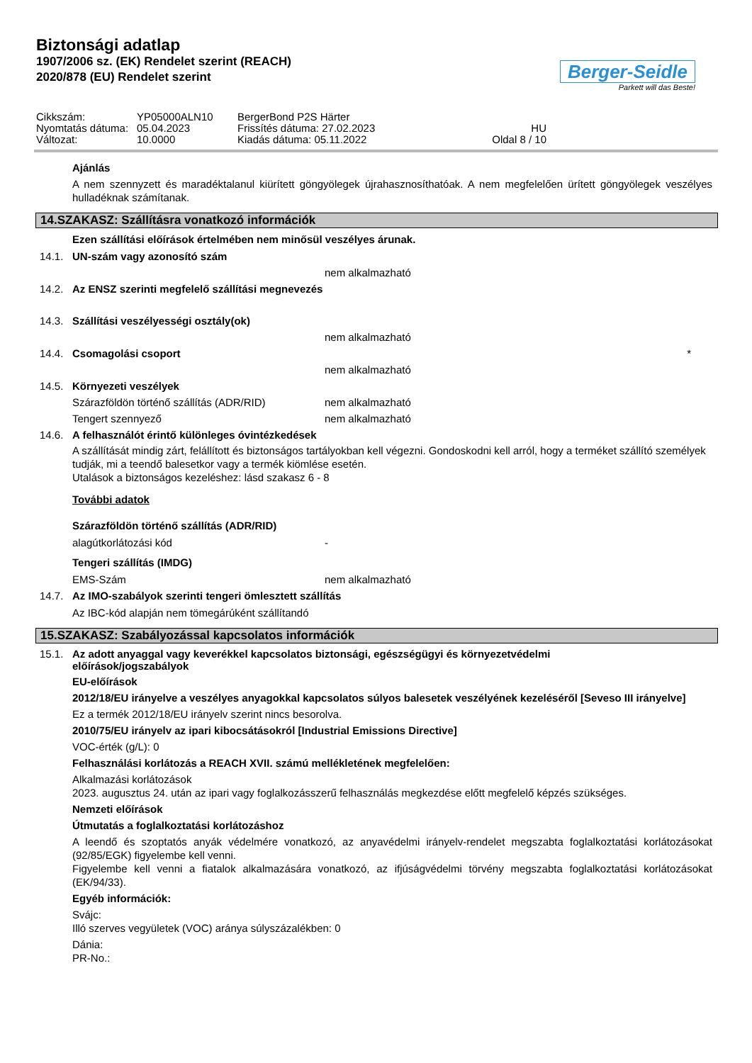Biztonsági adatlap
1907/2006 sz. (EK) Rendelet szerint (REACH)
2020/878 (EU) Rendelet szerint
Berger-Seidle
Parkett will das Beste!
Cikkszám: YP05000ALN10 BergerBond P2S Härter Nyomtatás dátuma: 05.04.2023 Frissítés dátuma: 27.02.2023 HU Változat: 10.0000 Kiadás dátuma: 05.11.2022 Oldal 8 / 10
Ajánlás
A nem szennyzett és maradéktalanul kiürített göngyölegek újrahasznosíthatóak. A nem megfelelően ürített göngyölegek veszélyes hulladéknak számítanak.
14.SZAKASZ: Szállításra vonatkozó információk
Ezen szállítási előírások értelmében nem minősül veszélyes árunak.
14.1. UN-szám vagy azonosító szám
nem alkalmazható
14.2. Az ENSZ szerinti megfelelő szállítási megnevezés
14.3. Szállítási veszélyességi osztály(ok)
nem alkalmazható
14.4. Csomagolási csoport *
nem alkalmazható
14.5. Környezeti veszélyek
Szárazföldön történő szállítás (ADR/RID) nem alkalmazható
Tengert szennyező nem alkalmazható
14.6. A felhasználót érintő különleges óvintézkedések
A szállítását mindig zárt, felállított és biztonságos tartályokban kell végezni. Gondoskodni kell arról, hogy a terméket szállító személyek tudják, mi a teendő balesetkor vagy a termék kiömlése esetén.
Utalások a biztonságos kezeléshez: lásd szakasz 6 - 8
További adatok
Szárazföldön történő szállítás (ADR/RID)
alagútkorlátozási kód -
Tengeri szállítás (IMDG)
EMS-Szám nem alkalmazható
14.7. Az IMO-szabályok szerinti tengeri ömlesztett szállítás
Az IBC-kód alapján nem tömegárúként szállítandó
15.SZAKASZ: Szabályozással kapcsolatos információk
15.1. Az adott anyaggal vagy keverékkel kapcsolatos biztonsági, egészségügyi és környezetvédelmi előírások/jogszabályok
EU-előírások
2012/18/EU irányelve a veszélyes anyagokkal kapcsolatos súlyos balesetek veszélyének kezeléséről [Seveso III irányelve]
Ez a termék 2012/18/EU irányelv szerint nincs besorolva.
2010/75/EU irányelv az ipari kibocsátásokról [Industrial Emissions Directive]
VOC-érték (g/L): 0
Felhasználási korlátozás a REACH XVII. számú mellékletének megfelelően:
Alkalmazási korlátozások
2023. augusztus 24. után az ipari vagy foglalkozásszerű felhasználás megkezdése előtt megfelelő képzés szükséges.
Nemzeti előírások
Útmutatás a foglalkoztatási korlátozáshoz
A leendő és szoptatós anyák védelmére vonatkozó, az anyavédelmi irányelv-rendelet megszabta foglalkoztatási korlátozásokat (92/85/EGK) figyelembe kell venni.
Figyelembe kell venni a fiatalok alkalmazására vonatkozó, az ifjúságvédelmi törvény megszabta foglalkoztatási korlátozásokat (EK/94/33).
Egyéb információk:
Svájc:
Illó szerves vegyületek (VOC) aránya súlyszázalékben: 0
Dánia:
PR-No.: